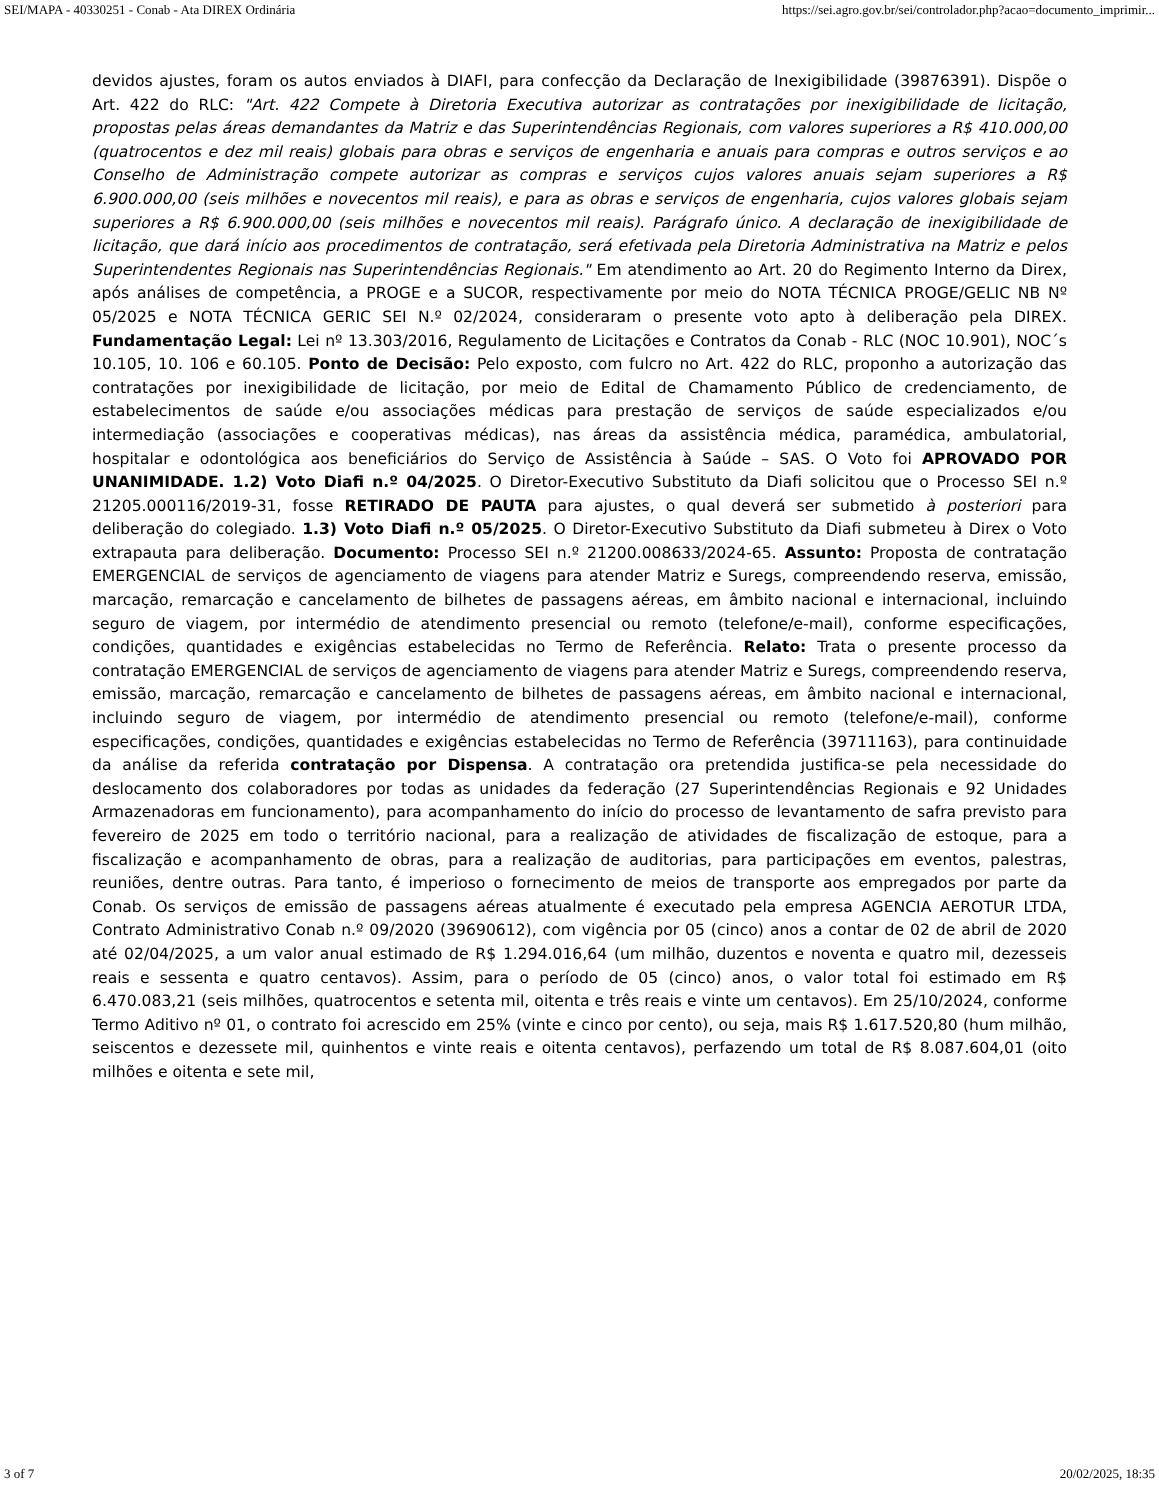SEI/MAPA - 40330251 - Conab - Ata DIREX Ordinária https://sei.agro.gov.br/sei/controlador.php?acao=documento_imprimir...
devidos ajustes, foram os autos enviados à DIAFI, para confecção da Declaração de Inexigibilidade (39876391). Dispõe o Art. 422 do RLC: "Art. 422 Compete à Diretoria Executiva autorizar as contratações por inexigibilidade de licitação, propostas pelas áreas demandantes da Matriz e das Superintendências Regionais, com valores superiores a R$ 410.000,00 (quatrocentos e dez mil reais) globais para obras e serviços de engenharia e anuais para compras e outros serviços e ao Conselho de Administração compete autorizar as compras e serviços cujos valores anuais sejam superiores a R$ 6.900.000,00 (seis milhões e novecentos mil reais), e para as obras e serviços de engenharia, cujos valores globais sejam superiores a R$ 6.900.000,00 (seis milhões e novecentos mil reais). Parágrafo único. A declaração de inexigibilidade de licitação, que dará início aos procedimentos de contratação, será efetivada pela Diretoria Administrativa na Matriz e pelos Superintendentes Regionais nas Superintendências Regionais." Em atendimento ao Art. 20 do Regimento Interno da Direx, após análises de competência, a PROGE e a SUCOR, respectivamente por meio do NOTA TÉCNICA PROGE/GELIC NB Nº 05/2025 e NOTA TÉCNICA GERIC SEI N.º 02/2024, consideraram o presente voto apto à deliberação pela DIREX. Fundamentação Legal: Lei nº 13.303/2016, Regulamento de Licitações e Contratos da Conab - RLC (NOC 10.901), NOC´s 10.105, 10. 106 e 60.105. Ponto de Decisão: Pelo exposto, com fulcro no Art. 422 do RLC, proponho a autorização das contratações por inexigibilidade de licitação, por meio de Edital de Chamamento Público de credenciamento, de estabelecimentos de saúde e/ou associações médicas para prestação de serviços de saúde especializados e/ou intermediação (associações e cooperativas médicas), nas áreas da assistência médica, paramédica, ambulatorial, hospitalar e odontológica aos beneficiários do Serviço de Assistência à Saúde – SAS. O Voto foi APROVADO POR UNANIMIDADE. 1.2) Voto Diafi n.º 04/2025. O Diretor-Executivo Substituto da Diafi solicitou que o Processo SEI n.º 21205.000116/2019-31, fosse RETIRADO DE PAUTA para ajustes, o qual deverá ser submetido à posteriori para deliberação do colegiado. 1.3) Voto Diafi n.º 05/2025. O Diretor-Executivo Substituto da Diafi submeteu à Direx o Voto extrapauta para deliberação. Documento: Processo SEI n.º 21200.008633/2024-65. Assunto: Proposta de contratação EMERGENCIAL de serviços de agenciamento de viagens para atender Matriz e Suregs, compreendendo reserva, emissão, marcação, remarcação e cancelamento de bilhetes de passagens aéreas, em âmbito nacional e internacional, incluindo seguro de viagem, por intermédio de atendimento presencial ou remoto (telefone/e-mail), conforme especificações, condições, quantidades e exigências estabelecidas no Termo de Referência. Relato: Trata o presente processo da contratação EMERGENCIAL de serviços de agenciamento de viagens para atender Matriz e Suregs, compreendendo reserva, emissão, marcação, remarcação e cancelamento de bilhetes de passagens aéreas, em âmbito nacional e internacional, incluindo seguro de viagem, por intermédio de atendimento presencial ou remoto (telefone/e-mail), conforme especificações, condições, quantidades e exigências estabelecidas no Termo de Referência (39711163), para continuidade da análise da referida contratação por Dispensa. A contratação ora pretendida justifica-se pela necessidade do deslocamento dos colaboradores por todas as unidades da federação (27 Superintendências Regionais e 92 Unidades Armazenadoras em funcionamento), para acompanhamento do início do processo de levantamento de safra previsto para fevereiro de 2025 em todo o território nacional, para a realização de atividades de fiscalização de estoque, para a fiscalização e acompanhamento de obras, para a realização de auditorias, para participações em eventos, palestras, reuniões, dentre outras. Para tanto, é imperioso o fornecimento de meios de transporte aos empregados por parte da Conab. Os serviços de emissão de passagens aéreas atualmente é executado pela empresa AGENCIA AEROTUR LTDA, Contrato Administrativo Conab n.º 09/2020 (39690612), com vigência por 05 (cinco) anos a contar de 02 de abril de 2020 até 02/04/2025, a um valor anual estimado de R$ 1.294.016,64 (um milhão, duzentos e noventa e quatro mil, dezesseis reais e sessenta e quatro centavos). Assim, para o período de 05 (cinco) anos, o valor total foi estimado em R$ 6.470.083,21 (seis milhões, quatrocentos e setenta mil, oitenta e três reais e vinte um centavos). Em 25/10/2024, conforme Termo Aditivo nº 01, o contrato foi acrescido em 25% (vinte e cinco por cento), ou seja, mais R$ 1.617.520,80 (hum milhão, seiscentos e dezessete mil, quinhentos e vinte reais e oitenta centavos), perfazendo um total de R$ 8.087.604,01 (oito milhões e oitenta e sete mil,
3 of 7 20/02/2025, 18:35